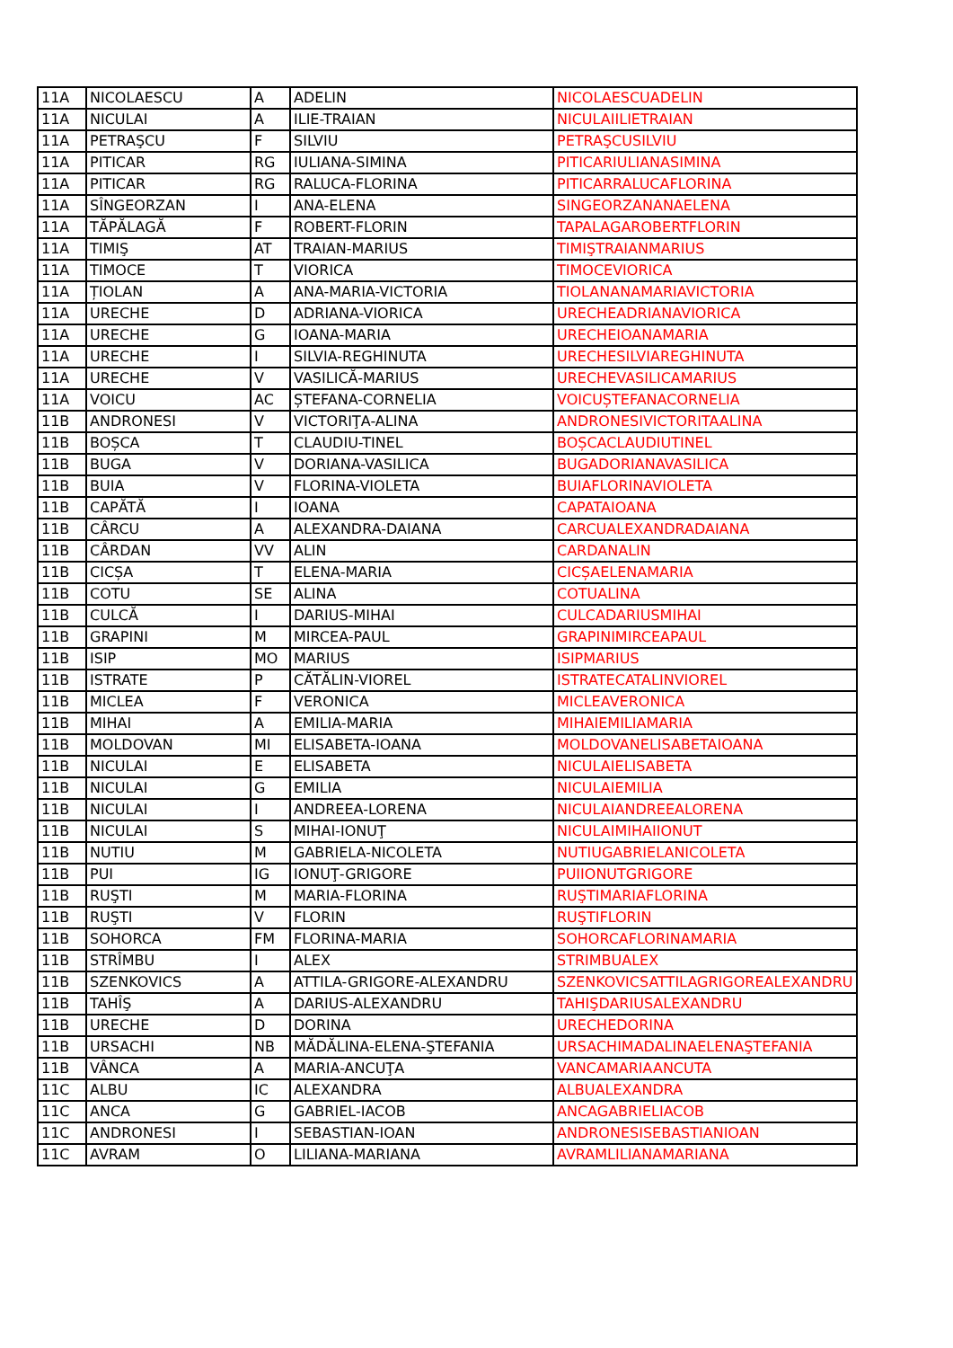| 11A | NICOLAESCU | A | ADELIN | NICOLAESCUADELIN |
| 11A | NICULAI | A | ILIE-TRAIAN | NICULAIILIETRAIAN |
| 11A | PETRAŞCU | F | SILVIU | PETRAŞCUSILVIU |
| 11A | PITICAR | RG | IULIANA-SIMINA | PITICARIULIANASIMINA |
| 11A | PITICAR | RG | RALUCA-FLORINA | PITICARRALUCAFLORINA |
| 11A | SÎNGEORZAN | I | ANA-ELENA | SINGEORZANANAELENA |
| 11A | TĂPĂLAGĂ | F | ROBERT-FLORIN | TAPALAGAROBERTFLORIN |
| 11A | TIMIŞ | AT | TRAIAN-MARIUS | TIMIŞTRAIANMARIUS |
| 11A | TIMOCE | T | VIORICA | TIMOCEVIORICA |
| 11A | ȚIOLAN | A | ANA-MARIA-VICTORIA | TIOLANANAMARIAVICTORIA |
| 11A | URECHE | D | ADRIANA-VIORICA | URECHEADRIANAVIORICA |
| 11A | URECHE | G | IOANA-MARIA | URECHEIOANAMARIA |
| 11A | URECHE | I | SILVIA-REGHINUTA | URECHESILVIAREGHINUTA |
| 11A | URECHE | V | VASILICĂ-MARIUS | URECHEVASILICAMARIUS |
| 11A | VOICU | AC | ȘTEFANA-CORNELIA | VOICUȘTEFANACORNELIA |
| 11B | ANDRONESI | V | VICTORIŢA-ALINA | ANDRONESIVICTORITAALINA |
| 11B | BOȘCA | T | CLAUDIU-TINEL | BOȘCACLAUDIUTINEL |
| 11B | BUGA | V | DORIANA-VASILICA | BUGADORIANAVASILICA |
| 11B | BUIA | V | FLORINA-VIOLETA | BUIAFLORINAVIOLETA |
| 11B | CAPĂTĂ | I | IOANA | CAPATAIOANA |
| 11B | CÂRCU | A | ALEXANDRA-DAIANA | CARCUALEXANDRADAIANA |
| 11B | CÂRDAN | VV | ALIN | CARDANALIN |
| 11B | CICȘA | T | ELENA-MARIA | CICȘAELENAMARIA |
| 11B | COTU | SE | ALINA | COTUALINA |
| 11B | CULCĂ | I | DARIUS-MIHAI | CULCADARIUSMIHAI |
| 11B | GRAPINI | M | MIRCEA-PAUL | GRAPINIMIRCEAPAUL |
| 11B | ISIP | MO | MARIUS | ISIPMARIUS |
| 11B | ISTRATE | P | CĂTĂLIN-VIOREL | ISTRATECATALINVIOREL |
| 11B | MICLEA | F | VERONICA | MICLEAVERONICA |
| 11B | MIHAI | A | EMILIA-MARIA | MIHAIEMILIAMARIA |
| 11B | MOLDOVAN | MI | ELISABETA-IOANA | MOLDOVANELISABETAIOANA |
| 11B | NICULAI | E | ELISABETA | NICULAIELISABETA |
| 11B | NICULAI | G | EMILIA | NICULAIEMILIA |
| 11B | NICULAI | I | ANDREEA-LORENA | NICULAIANDREEALORENA |
| 11B | NICULAI | S | MIHAI-IONUŢ | NICULAIMIHAIIONUT |
| 11B | NUTIU | M | GABRIELA-NICOLETA | NUTIUGABRIELANICOLETA |
| 11B | PUI | IG | IONUŢ-GRIGORE | PUIIONUTGRIGORE |
| 11B | RUŞTI | M | MARIA-FLORINA | RUŞTIMARIAFLORINA |
| 11B | RUŞTI | V | FLORIN | RUŞTIFLORIN |
| 11B | SOHORCA | FM | FLORINA-MARIA | SOHORCAFLORINAMARIA |
| 11B | STRÎMBU | I | ALEX | STRIMBUALEX |
| 11B | SZENKOVICS | A | ATTILA-GRIGORE-ALEXANDRU | SZENKOVICSATTILAGRIGOREALEXANDRU |
| 11B | TAHÎŞ | A | DARIUS-ALEXANDRU | TAHIŞDARIUSALEXANDRU |
| 11B | URECHE | D | DORINA | URECHEDORINA |
| 11B | URSACHI | NB | MĂDĂLINA-ELENA-ŞTEFANIA | URSACHIMADALINAELENAŞTEFANIA |
| 11B | VÂNCA | A | MARIA-ANCUŢA | VANCAMARIAANCUTA |
| 11C | ALBU | IC | ALEXANDRA | ALBUALEXANDRA |
| 11C | ANCA | G | GABRIEL-IACOB | ANCAGABRIELIACOB |
| 11C | ANDRONESI | I | SEBASTIAN-IOAN | ANDRONESISEBASTIANIOAN |
| 11C | AVRAM | O | LILIANA-MARIANA | AVRAMLILIANAMARIANA |